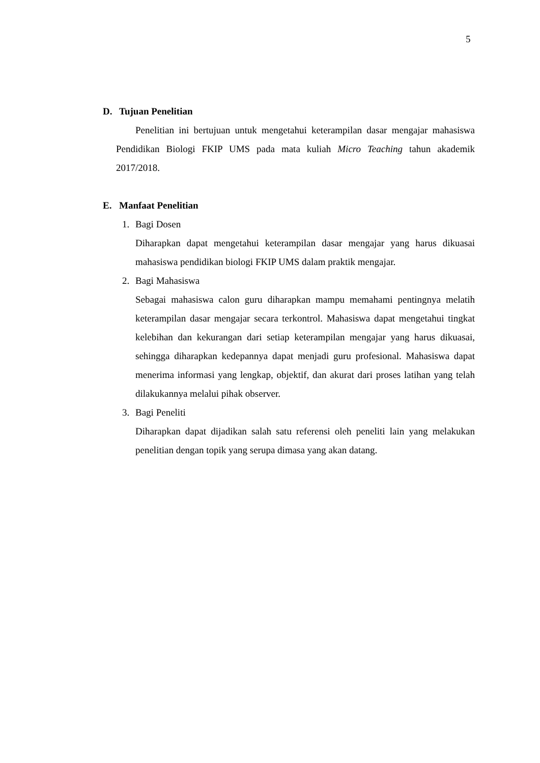5
D. Tujuan Penelitian
Penelitian ini bertujuan untuk mengetahui keterampilan dasar mengajar mahasiswa Pendidikan Biologi FKIP UMS pada mata kuliah Micro Teaching tahun akademik 2017/2018.
E. Manfaat Penelitian
1. Bagi Dosen
Diharapkan dapat mengetahui keterampilan dasar mengajar yang harus dikuasai mahasiswa pendidikan biologi FKIP UMS dalam praktik mengajar.
2. Bagi Mahasiswa
Sebagai mahasiswa calon guru diharapkan mampu memahami pentingnya melatih keterampilan dasar mengajar secara terkontrol. Mahasiswa dapat mengetahui tingkat kelebihan dan kekurangan dari setiap keterampilan mengajar yang harus dikuasai, sehingga diharapkan kedepannya dapat menjadi guru profesional. Mahasiswa dapat menerima informasi yang lengkap, objektif, dan akurat dari proses latihan yang telah dilakukannya melalui pihak observer.
3. Bagi Peneliti
Diharapkan dapat dijadikan salah satu referensi oleh peneliti lain yang melakukan penelitian dengan topik yang serupa dimasa yang akan datang.